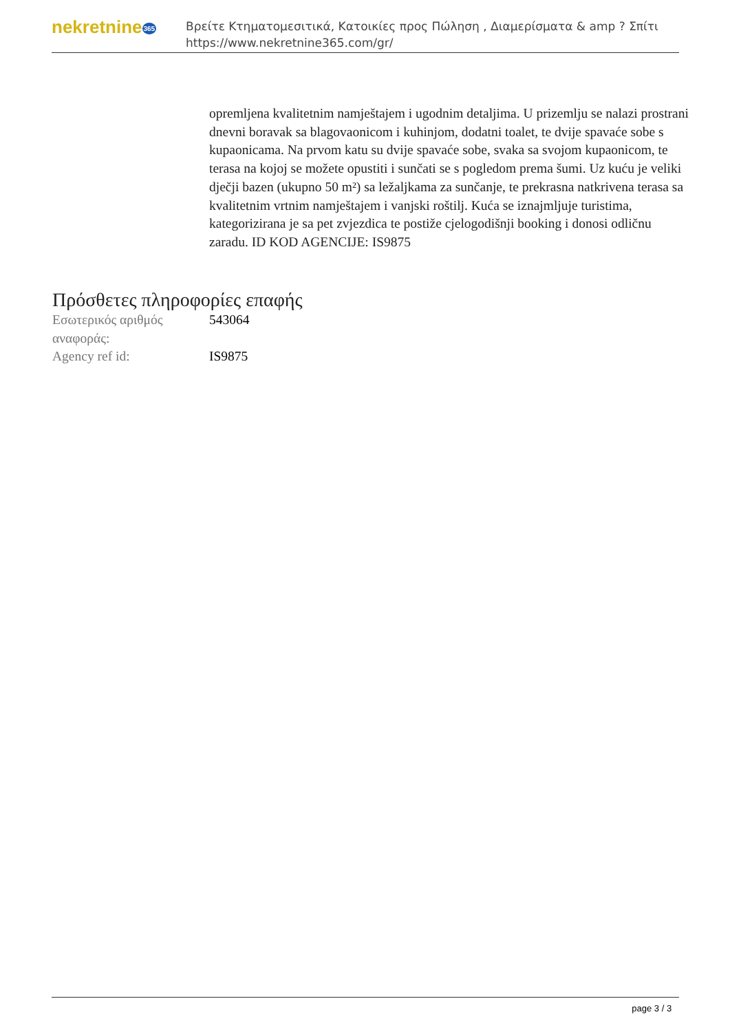nekretnine365
Βρείτε Κτηματομεσιτικά, Κατοικίες προς Πώληση , Διαμερίσματα & amp ? Σπίτι
https://www.nekretnine365.com/gr/
opremljena kvalitetnim namještajem i ugodnim detaljima. U prizemlju se nalazi prostrani dnevni boravak sa blagovaonicom i kuhinjom, dodatni toalet, te dvije spavaće sobe s kupaonicama. Na prvom katu su dvije spavaće sobe, svaka sa svojom kupaonicom, te terasa na kojoj se možete opustiti i sunčati se s pogledom prema šumi. Uz kuću je veliki dječji bazen (ukupno 50 m²) sa ležaljkama za sunčanje, te prekrasna natkrivena terasa sa kvalitetnim vrtnim namještajem i vanjski roštilj. Kuća se iznajmljuje turistima, kategorizirana je sa pet zvjezdica te postiže cjelogodišnji booking i donosi odličnu zaradu. ID KOD AGENCIJE: IS9875
Πρόσθετες πληροφορίες επαφής
| Εσωτερικός αριθμός αναφοράς: | 543064 |
| Agency ref id: | IS9875 |
page 3 / 3